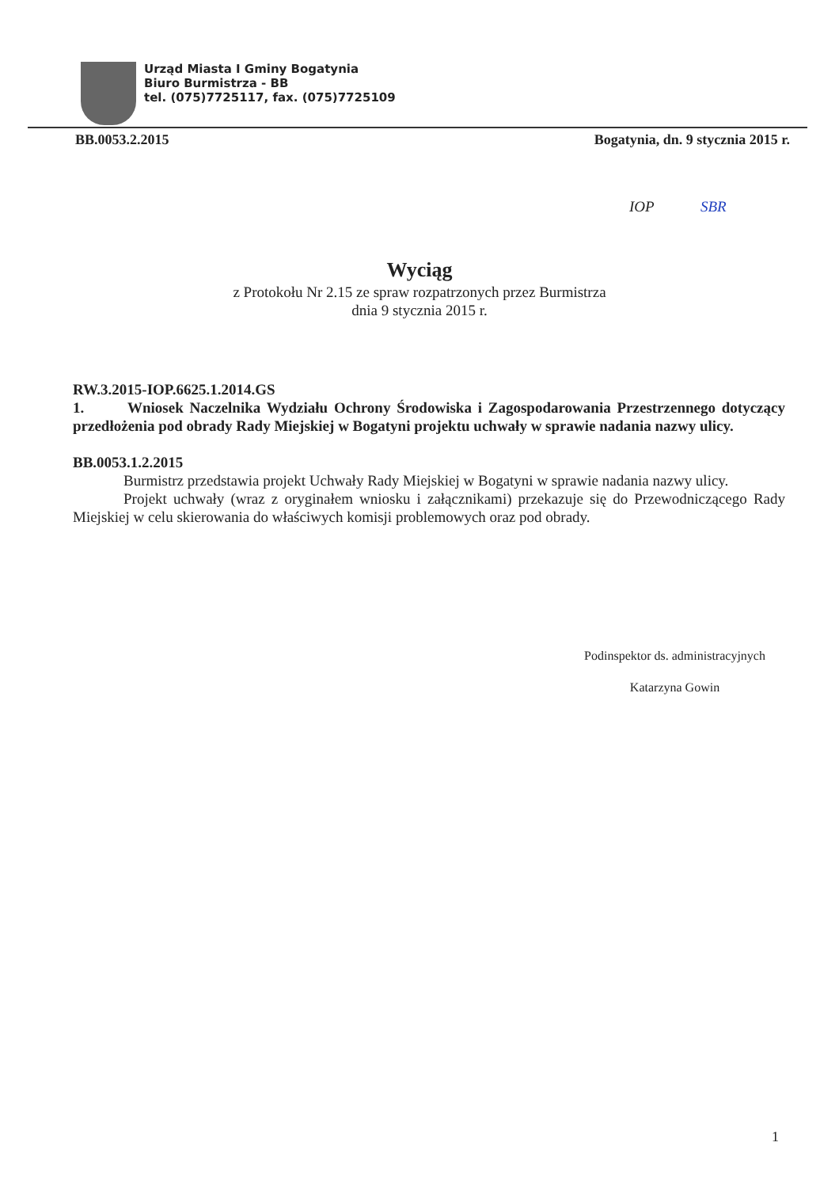Urząd Miasta I Gminy Bogatynia
Biuro Burmistrza - BB
tel. (075)7725117, fax. (075)7725109
BB.0053.2.2015 Bogatynia, dn. 9 stycznia 2015 r.
IOP SBR
Wyciąg
z Protokołu Nr 2.15 ze spraw rozpatrzonych przez Burmistrza
dnia 9 stycznia 2015 r.
RW.3.2015-IOP.6625.1.2014.GS
1. Wniosek Naczelnika Wydziału Ochrony Środowiska i Zagospodarowania Przestrzennego dotyczący przedłożenia pod obrady Rady Miejskiej w Bogatyni projektu uchwały w sprawie nadania nazwy ulicy.
BB.0053.1.2.2015
Burmistrz przedstawia projekt Uchwały Rady Miejskiej w Bogatyni w sprawie nadania nazwy ulicy.
Projekt uchwały (wraz z oryginałem wniosku i załącznikami) przekazuje się do Przewodniczącego Rady Miejskiej w celu skierowania do właściwych komisji problemowych oraz pod obrady.
Podinspektor ds. administracyjnych
Katarzyna Gowin
1